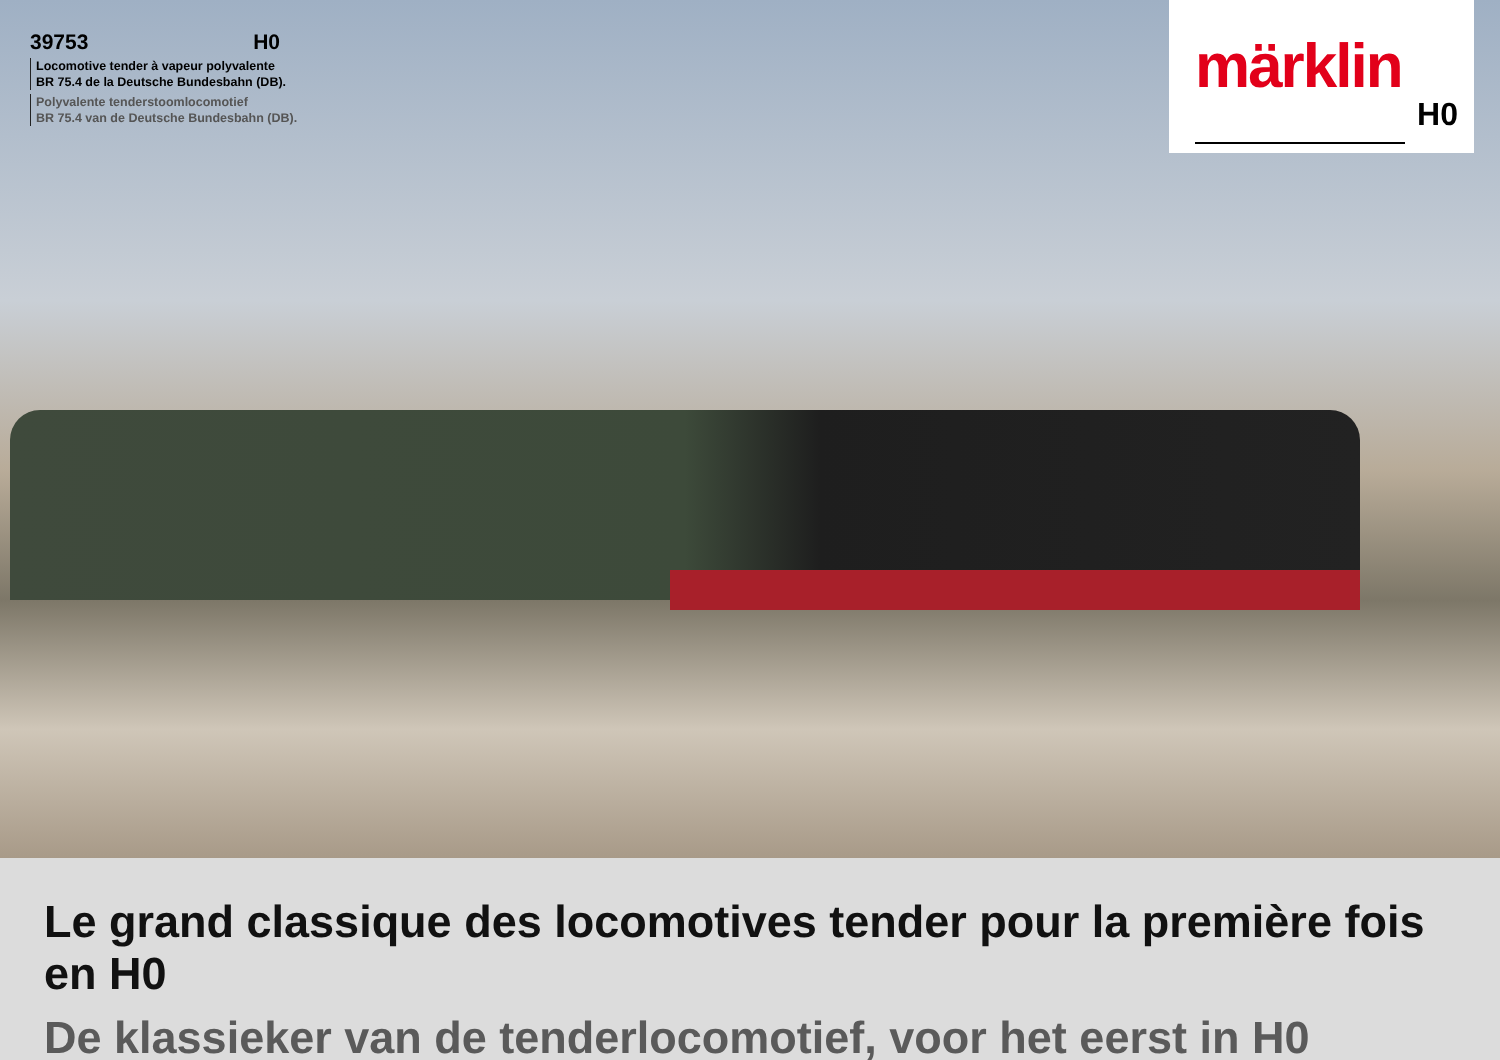39753 H0
Locomotive tender à vapeur polyvalente
BR 75.4 de la Deutsche Bundesbahn (DB).
Polyvalente tenderstoomlocomotief
BR 75.4 van de Deutsche Bundesbahn (DB).
märklin
H0
Le grand classique des locomotives tender pour la première fois en H0
De klassieker van de tenderlocomotief, voor het eerst in H0